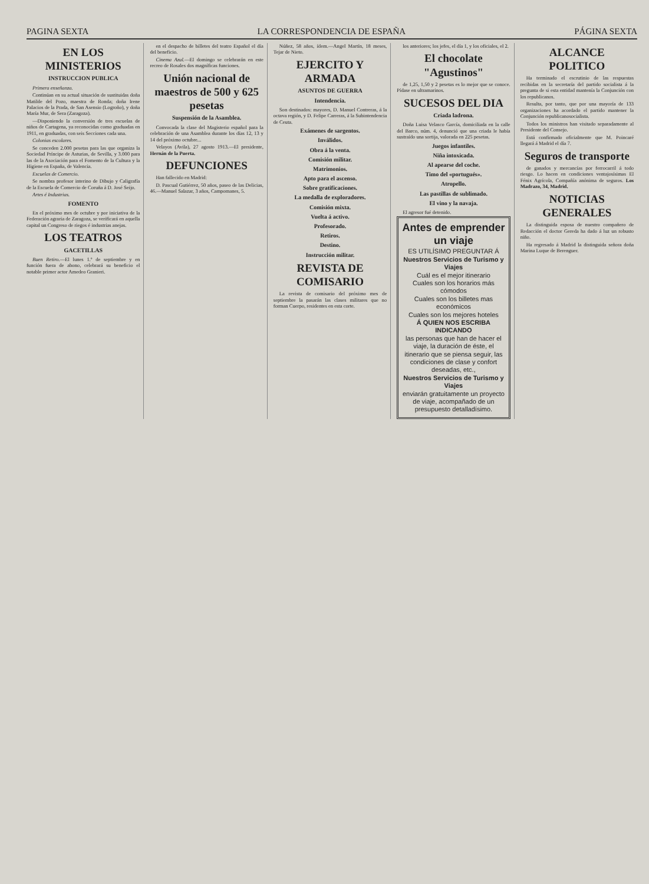PAGINA SEXTA LA CORRESPONDENCIA DE ESPAÑA PÁGINA SEXTA
EN LOS MINISTERIOS
INSTRUCCION PUBLICA
Primera enseñanza.
Continúan en su actual situación de sustituidas doña Matilde del Pozo, maestra de Ronda; doña Irene Palacios de la Prada, de San Asensio (Logroño), y doña María Mur, de Sera (Zaragoza).
—Disponiendo la conversión de tres escuelas de niños de Cartagena, ya reconocidas como graduadas en 1911, en graduadas, con seis Secciones cada una.
Colonias escolares.
Se conceden 2.000 pesetas para las que organiza la Sociedad Príncipe de Asturias, de Sevilla, y 3.000 para las de la Asociación para el Fomento de la Cultura y la Higiene en España, de Valencia.
Escuelas de Comercio.
Se nombra profesor interino de Dibujo y Caligrafía de la Escuela de Comercio de Coruña á D. José Seijo.
Artes é Industrias.
FOMENTO
En el próximo mes de octubre y por iniciativa de la Federación agraria de Zaragoza, se verificará en aquella capital un Congreso de riegos é industrias anejas.
LOS TEATROS
GACETILLAS
Buen Retiro.—El lunes 1.º de septiembre y en función fuera de abono, celebrará su beneficio el notable primer actor Amedeo Granieri.
en el despacho de billetes del teatro Español el día del beneficio.
Cinema Azul.—El domingo se celebrarán en este recreo de Rosales dos magníficas funciones.
Unión nacional de maestros de 500 y 625 pesetas
Suspensión de la Asamblea.
Convocada la clase del Magisterio español para la celebración de una Asamblea durante los días 12, 13 y 14 del próximo octubre...
Velayos (Avila), 27 agosto 1913.—El presidente, Hernán de la Puerta.
DEFUNCIONES
Han fallecido en Madrid:
D. Pascual Gutiérrez, 50 años, paseo de las Delicias, 46.—Manuel Salazar, 3 años, Campomanes, 5.
Núñez, 58 años, ídem.—Angel Martín, 18 meses, Tejar de Nieto.
EJERCITO Y ARMADA
ASUNTOS DE GUERRA
Intendencia.
Son destinados: mayores, D. Manuel Contreras, á la octava región, y D. Felipe Carreras, á la Subintendencia de Ceuta.
Exámenes de sargentos.
Inválidos.
Obra á la venta.
Comisión militar.
Matrimonios.
Apto para el ascenso.
Sobre gratificaciones.
La medalla de exploradores.
Comisión mixta.
Vuelta á activo.
Profesorado.
Retiros.
Destino.
Instrucción militar.
REVISTA DE COMISARIO
La revista de comisario del próximo mes de septiembre la pasarán las clases militares que no forman Cuerpo, residentes en esta corte.
los anteriores; los jefes, el día 1, y los oficiales, el 2.
El chocolate "Agustinos"
de 1,25, 1,50 y 2 pesetas es lo mejor que se conoce. Pídase en ultramarinos.
SUCESOS DEL DIA
Criada ladrona.
Doña Luisa Velasco García, domiciliada en la calle del Barco, núm. 4, denunció que una criada le había sustraído una sortija, valorada en 225 pesetas.
Juegos infantiles.
Niña intoxicada.
Al apearse del coche.
Timo del «portugués».
Atropello.
Las pastillas de sublimado.
El vino y la navaja.
El agresor fué detenido.
Antes de emprender un viaje
ES UTILÍSIMO PREGUNTAR Á
Nuestros Servicios de Turismo y Viajes
Cuál es el mejor itinerario
Cuales son los horarios más cómodos
Cuales son los billetes mas económicos
Cuales son los mejores hoteles
Á QUIEN NOS ESCRIBA INDICANDO
las personas que han de hacer el viaje, la duración de éste, el itinerario que se piensa seguir, las condiciones de clase y confort deseadas, etc.,
Nuestros Servicios de Turismo y Viajes
enviarán gratuitamente un proyecto de viaje, acompañado de un presupuesto detalladísimo.
ALCANCE POLITICO
Ha terminado el escrutinio de las respuestas recibidas en la secretaría del partido socialista á la pregunta de si esta entidad mantenía la Conjunción con los republicanos.
Resulta, por tanto, que por una mayoría de 133 organizaciones ha acordado el partido mantener la Conjunción republicanosocialista.
Todos los ministros han visitado separadamente al Presidente del Consejo.
Está confirmado oficialmente que M. Poincaré llegará á Madrid el día 7.
Seguros de transporte
de ganados y mercancías por ferrocarril á todo riesgo. Lo hacen en condiciones ventajosísimas El Fénix Agrícola, Compañía anónima de seguros. Los Madrazo, 34, Madrid.
NOTICIAS GENERALES
La distinguida esposa de nuestro compañero de Redacción el doctor Gereda ha dado á luz un robusto niño.
Ha regresado á Madrid la distinguida señora doña Marina Luque de Berenguer.